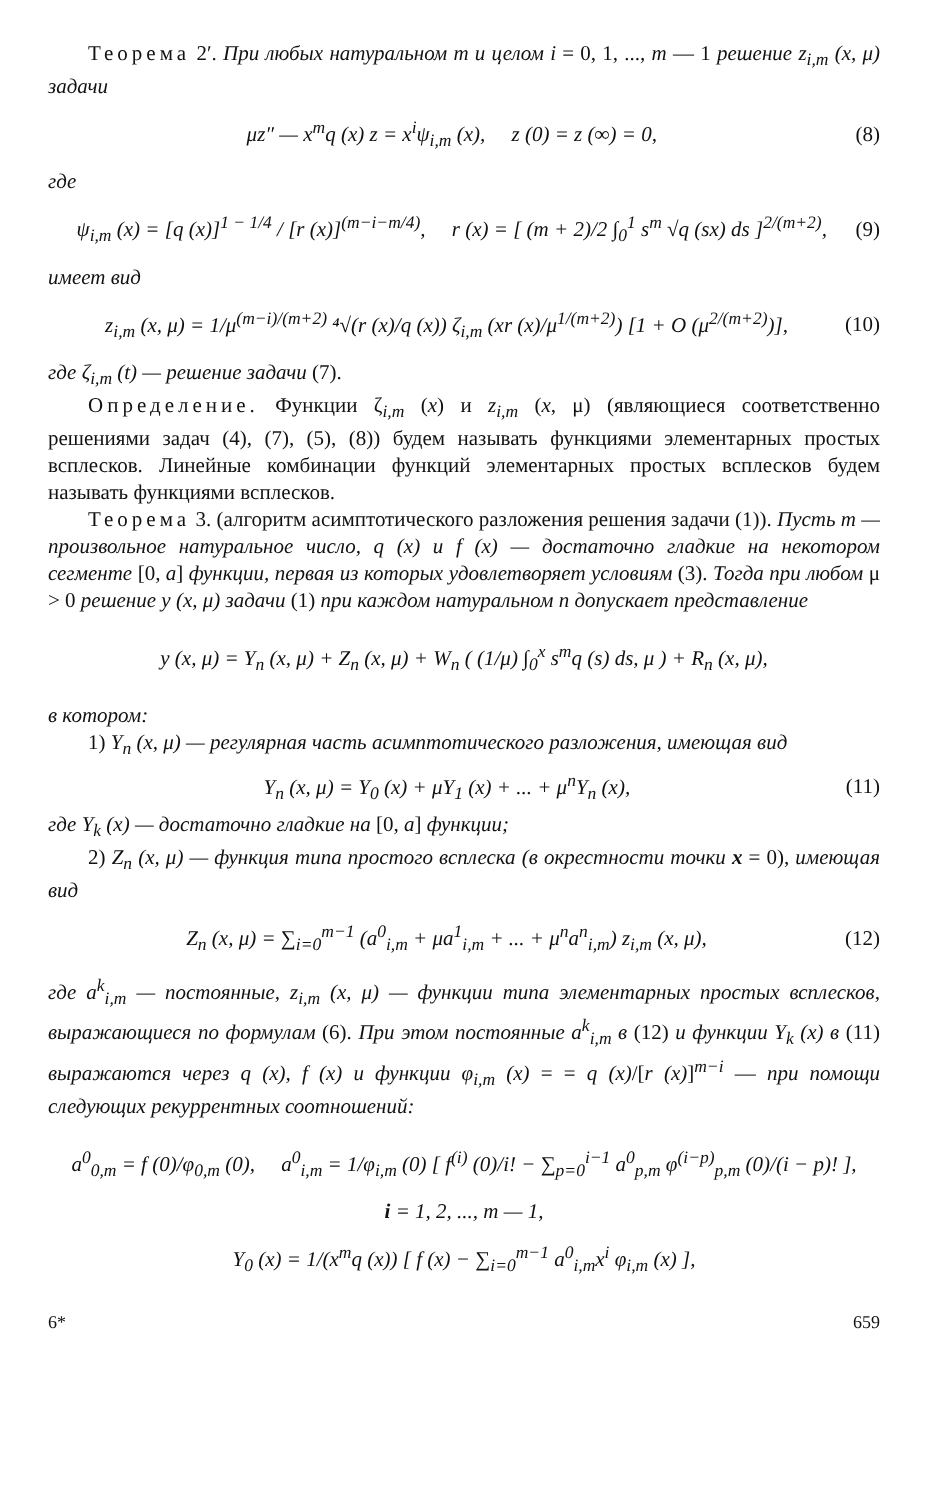Теорема 2′. При любых натуральном m и целом i = 0, 1, ..., m — 1 решение z<sub>i,m</sub> (x, μ) задачи
μz″ — x<sup>m</sup>q (x) z = x<sup>i</sup>ψ<sub>i,m</sub> (x), z (0) = z (∞) = 0, (8)
где
ψ<sub>i,m</sub> (x) = [q (x)]<sup>1 − 1/4</sup> / [r (x)]<sup>(m−i−m/4)</sup>, r (x) = [ (m + 2)/2 ∫<sub>0</sub><sup>1</sup> s<sup>m</sup> √q (sx) ds ]<sup>2/(m+2)</sup>, (9)
имеет вид
z<sub>i,m</sub> (x, μ) = 1/μ<sup>(m−i)/(m+2)</sup> ⁴√(r (x)/q (x)) ζ<sub>i,m</sub> (xr (x)/μ<sup>1/(m+2)</sup>) [1 + O (μ<sup>2/(m+2)</sup>)], (10)
где ζ<sub>i,m</sub> (t) — решение задачи (7).
Определение. Функции ζ<sub>i,m</sub> (x) и z<sub>i,m</sub> (x, μ) (являющиеся соответственно решениями задач (4), (7), (5), (8)) будем называть функциями элементарных простых всплесков. Линейные комбинации функций элементарных простых всплесков будем называть функциями всплесков.
Теорема 3. (алгоритм асимптотического разложения решения задачи (1)). Пусть m — произвольное натуральное число, q (x) и f (x) — достаточно гладкие на некотором сегменте [0, a] функции, первая из которых удовлетворяет условиям (3). Тогда при любом μ > 0 решение y (x, μ) задачи (1) при каждом натуральном n допускает представление
y (x, μ) = Y<sub>n</sub> (x, μ) + Z<sub>n</sub> (x, μ) + W<sub>n</sub> ( (1/μ) ∫<sub>0</sub><sup>x</sup> s<sup>m</sup>q (s) ds, μ ) + R<sub>n</sub> (x, μ),
в котором:
1) Y<sub>n</sub> (x, μ) — регулярная часть асимптотического разложения, имеющая вид
Y<sub>n</sub> (x, μ) = Y<sub>0</sub> (x) + μY<sub>1</sub> (x) + ... + μ<sup>n</sup>Y<sub>n</sub> (x), (11)
где Y<sub>k</sub> (x) — достаточно гладкие на [0, a] функции;
2) Z<sub>n</sub> (x, μ) — функция типа простого всплеска (в окрестности точки x = 0), имеющая вид
Z<sub>n</sub> (x, μ) = ∑<sub>i=0</sub><sup>m−1</sup> (a<sup>0</sup><sub>i,m</sub> + μa<sup>1</sup><sub>i,m</sub> + ... + μ<sup>n</sup>a<sup>n</sup><sub>i,m</sub>) z<sub>i,m</sub> (x, μ), (12)
где a<sup>k</sup><sub>i,m</sub> — постоянные, z<sub>i,m</sub> (x, μ) — функции типа элементарных простых всплесков, выражающиеся по формулам (6). При этом постоянные a<sup>k</sup><sub>i,m</sub> в (12) и функции Y<sub>k</sub> (x) в (11) выражаются через q (x), f (x) и функции φ<sub>i,m</sub> (x) = = q (x)/[r (x)]<sup>m−i</sup> — при помощи следующих рекуррентных соотношений:
a<sup>0</sup><sub>0,m</sub> = f (0)/φ<sub>0,m</sub> (0), a<sup>0</sup><sub>i,m</sub> = 1/φ<sub>i,m</sub> (0) [ f<sup>(i)</sup> (0)/i! − ∑<sub>p=0</sub><sup>i−1</sup> a<sup>0</sup><sub>p,m</sub> φ<sup>(i−p)</sup><sub>p,m</sub> (0)/(i − p)! ],
i = 1, 2, ..., m — 1,
Y<sub>0</sub> (x) = 1/(x<sup>m</sup>q (x)) [ f (x) − ∑<sub>i=0</sub><sup>m−1</sup> a<sup>0</sup><sub>i,m</sub>x<sup>i</sup> φ<sub>i,m</sub> (x) ],
6* 659